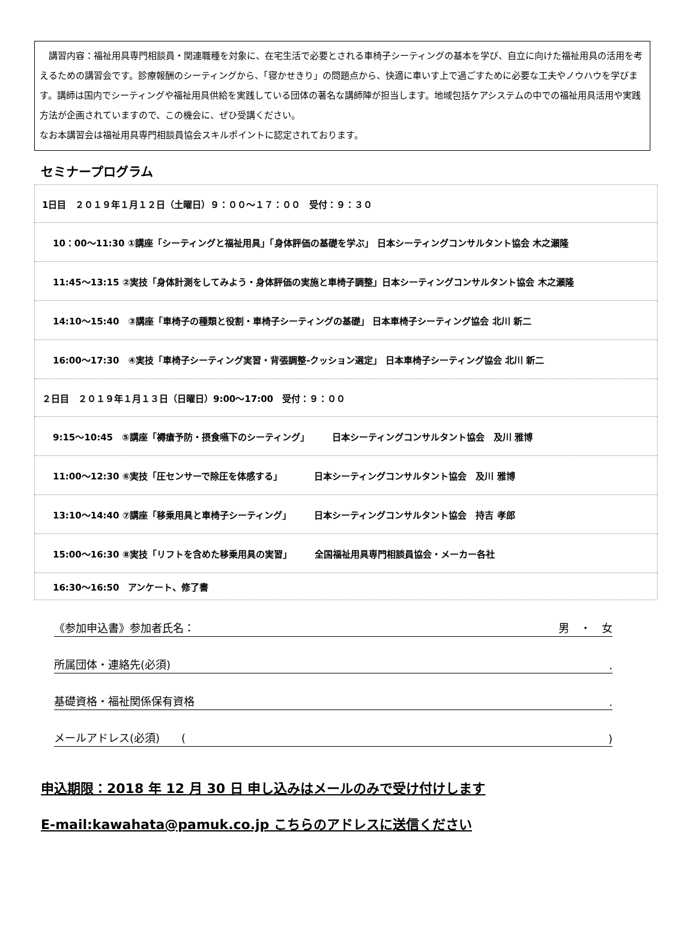講習内容：福祉用具専門相談員・関連職種を対象に、在宅生活で必要とされる車椅子シーティングの基本を学び、自立に向けた福祉用具の活用を考えるための講習会です。診療報酬のシーティングから、「寝かせきり」の問題点から、快適に車いす上で過ごすために必要な工夫やノウハウを学びます。講師は国内でシーティングや福祉用具供給を実践している団体の著名な講師陣が担当します。地域包括ケアシステムの中での福祉用具活用や実践方法が企画されていますので、この機会に、ぜひ受講ください。
なお本講習会は福祉用具専門相談員協会スキルポイントに認定されております。
セミナープログラム
| 1日目 ２０１９年１月１２日（土曜日）９：００～１７：００ 受付：９：３０ |
| 10：00～11:30 ①講座「シーティングと福祉用具」「身体評価の基礎を学ぶ」 日本シーティングコンサルタント協会 木之瀬隆 |
| 11:45～13:15 ②実技「身体計測をしてみよう・身体評価の実施と車椅子調整」日本シーティングコンサルタント協会 木之瀬隆 |
| 14:10～15:40 ③講座「車椅子の種類と役割・車椅子シーティングの基礎」 日本車椅子シーティング協会 北川 新二 |
| 16:00～17:30 ④実技「車椅子シーティング実習・背張調整-クッション選定」 日本車椅子シーティング協会 北川 新二 |
| ２日目 ２０１９年１月１３日（日曜日）9:00～17:00 受付：９：００ |
| 9:15～10:45 ⑤講座「褥瘡予防・摂食嚥下のシーティング」 日本シーティングコンサルタント協会 及川 雅博 |
| 11:00～12:30 ⑥実技「圧センサーで除圧を体感する」 日本シーティングコンサルタント協会 及川 雅博 |
| 13:10～14:40 ⑦講座「移乗用具と車椅子シーティング」 日本シーティングコンサルタント協会 持吉 孝郎 |
| 15:00～16:30 ⑧実技「リフトを含めた移乗用具の実習」 全国福祉用具専門相談員協会・メーカー各社 |
| 16:30～16:50 アンケート、修了書 |
《参加申込書》参加者氏名： 男　・　女
所属団体・連絡先(必須).
基礎資格・福祉関係保有資格.
メールアドレス(必須)　　()
申込期限：2018 年 12 月 30 日 申し込みはメールのみで受け付けします
E-mail:kawahata@pamuk.co.jp こちらのアドレスに送信ください